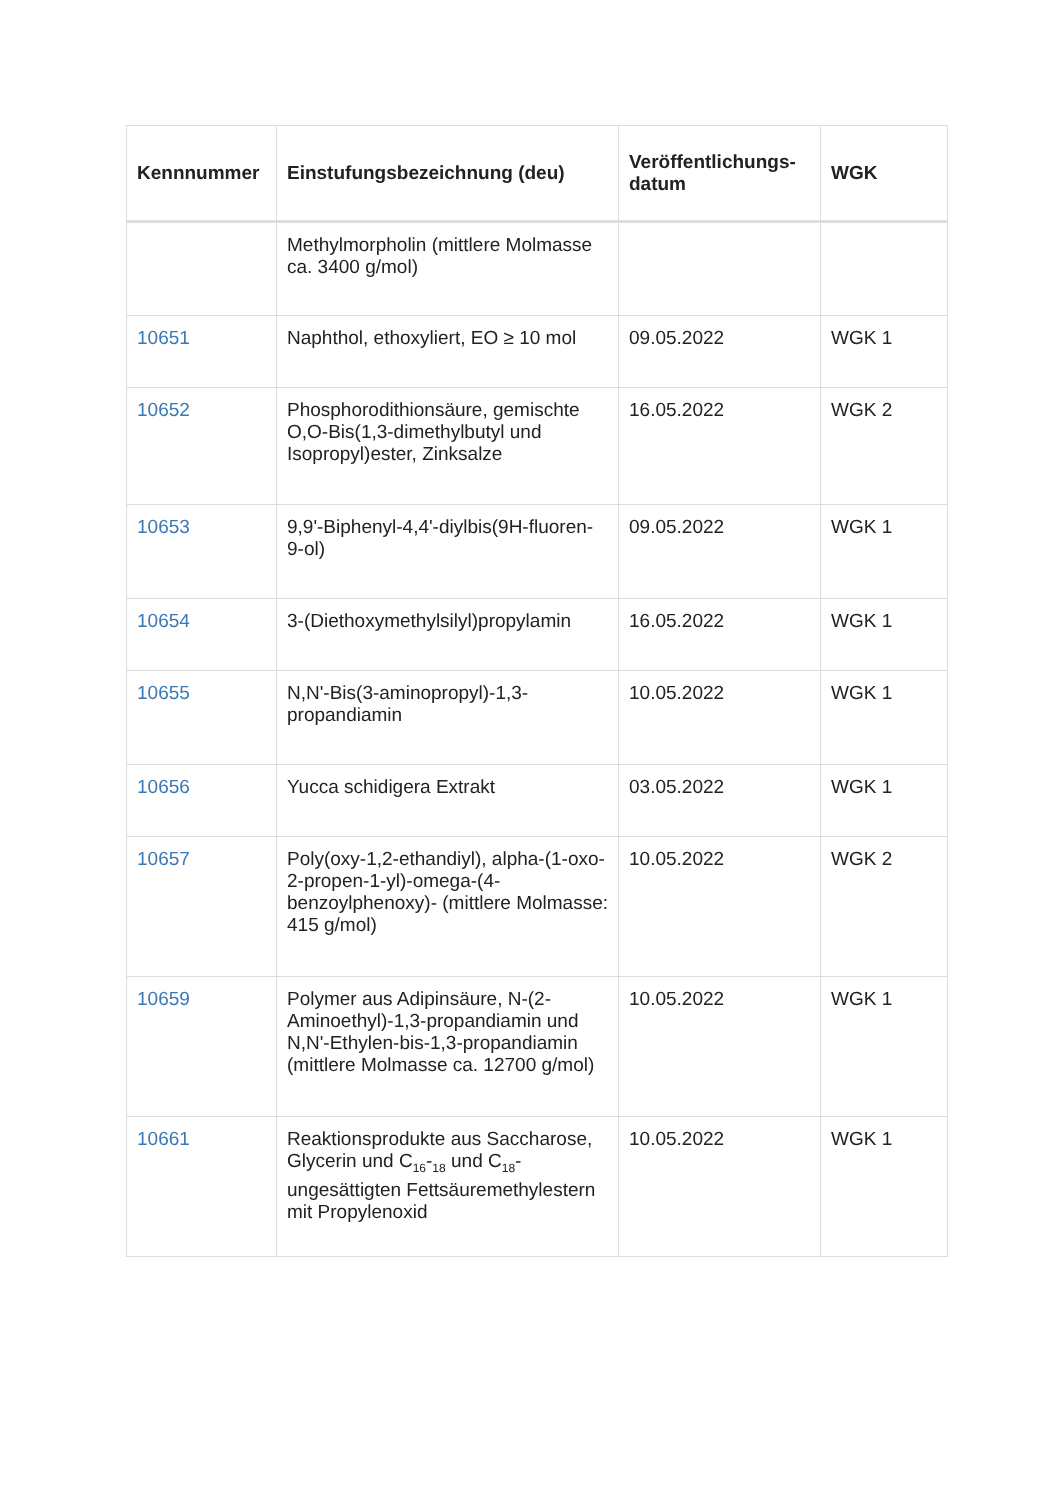| Kennnummer | Einstufungsbezeichnung (deu) | Veröffentlichungs-datum | WGK |
| --- | --- | --- | --- |
| | Methylmorpholin (mittlere Molmasse ca. 3400 g/mol) | | |
| 10651 | Naphthol, ethoxyliert, EO ≥ 10 mol | 09.05.2022 | WGK 1 |
| 10652 | Phosphorodithionsäure, gemischte O,O-Bis(1,3-dimethylbutyl und Isopropyl)ester, Zinksalze | 16.05.2022 | WGK 2 |
| 10653 | 9,9'-Biphenyl-4,4'-diylbis(9H-fluoren-9-ol) | 09.05.2022 | WGK 1 |
| 10654 | 3-(Diethoxymethylsilyl)propylamin | 16.05.2022 | WGK 1 |
| 10655 | N,N'-Bis(3-aminopropyl)-1,3-propandiamin | 10.05.2022 | WGK 1 |
| 10656 | Yucca schidigera Extrakt | 03.05.2022 | WGK 1 |
| 10657 | Poly(oxy-1,2-ethandiyl), alpha-(1-oxo-2-propen-1-yl)-omega-(4-benzoylphenoxy)- (mittlere Molmasse: 415 g/mol) | 10.05.2022 | WGK 2 |
| 10659 | Polymer aus Adipinsäure, N-(2-Aminoethyl)-1,3-propandiamin und N,N'-Ethylen-bis-1,3-propandiamin (mittlere Molmasse ca. 12700 g/mol) | 10.05.2022 | WGK 1 |
| 10661 | Reaktionsprodukte aus Saccharose, Glycerin und C<sub>16</sub>-<sub>18</sub> und C<sub>18</sub>-ungesättigten Fettsäuremethylestern mit Propylenoxid | 10.05.2022 | WGK 1 |